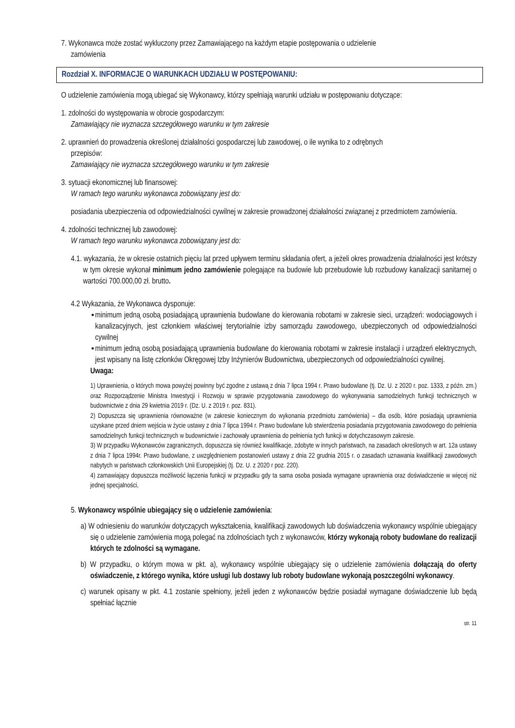7. Wykonawca może zostać wykluczony przez Zamawiającego na każdym etapie postępowania o udzielenie
zamówienia
Rozdział X. INFORMACJE O WARUNKACH UDZIAŁU W POSTĘPOWANIU:
O udzielenie zamówienia mogą ubiegać się Wykonawcy, którzy spełniają warunki udziału w postępowaniu dotyczące:
1. zdolności do występowania w obrocie gospodarczym:
Zamawiający nie wyznacza szczegółowego warunku w tym zakresie
2. uprawnień do prowadzenia określonej działalności gospodarczej lub zawodowej, o ile wynika to z odrębnych
przepisów:
Zamawiający nie wyznacza szczegółowego warunku w tym zakresie
3. sytuacji ekonomicznej lub finansowej:
W ramach tego warunku wykonawca zobowiązany jest do:
posiadania ubezpieczenia od odpowiedzialności cywilnej w zakresie prowadzonej działalności związanej z przedmiotem zamówienia.
4. zdolności technicznej lub zawodowej:
W ramach tego warunku wykonawca zobowiązany jest do:
4.1. wykazania, że w okresie ostatnich pięciu lat przed upływem terminu składania ofert, a jeżeli okres prowadzenia działalności jest krótszy w tym okresie wykonał minimum jedno zamówienie polegające na budowie lub przebudowie lub rozbudowy kanalizacji sanitarnej o wartości 700.000,00 zł. brutto.
4.2 Wykazania, że Wykonawca dysponuje:
▪ minimum jedną osobą posiadającą uprawnienia budowlane do kierowania robotami w zakresie sieci, urządzeń: wodociągowych i kanalizacyjnych, jest członkiem właściwej terytorialnie izby samorządu zawodowego, ubezpieczonych od odpowiedzialności cywilnej
▪ minimum jedną osobą posiadającą uprawnienia budowlane do kierowania robotami w zakresie instalacji i urządzeń elektrycznych, jest wpisany na listę członków Okręgowej Izby Inżynierów Budownictwa, ubezpieczonych od odpowiedzialności cywilnej.
Uwaga:
1) Uprawnienia, o których mowa powyżej powinny być zgodne z ustawą z dnia 7 lipca 1994 r. Prawo budowlane (tj. Dz. U. z 2020 r. poz. 1333, z późn. zm.) oraz Rozporządzenie Ministra Inwestycji i Rozwoju w sprawie przygotowania zawodowego do wykonywania samodzielnych funkcji technicznych w budownictwie z dnia 29 kwietnia 2019 r. (Dz. U. z 2019 r. poz. 831).
2) Dopuszcza się uprawnienia równoważne (w zakresie koniecznym do wykonania przedmiotu zamówienia) – dla osób, które posiadają uprawnienia uzyskane przed dniem wejścia w życie ustawy z dnia 7 lipca 1994 r. Prawo budowlane lub stwierdzenia posiadania przygotowania zawodowego do pełnienia samodzielnych funkcji technicznych w budownictwie i zachowały uprawnienia do pełnienia tych funkcji w dotychczasowym zakresie.
3) W przypadku Wykonawców zagranicznych, dopuszcza się również kwalifikacje, zdobyte w innych państwach, na zasadach określonych w art. 12a ustawy z dnia 7 lipca 1994r. Prawo budowlane, z uwzględnieniem postanowień ustawy z dnia 22 grudnia 2015 r. o zasadach uznawania kwalifikacji zawodowych nabytych w państwach członkowskich Unii Europejskiej (tj. Dz. U. z 2020 r poz. 220).
4) zamawiający dopuszcza możliwość łączenia funkcji w przypadku gdy ta sama osoba posiada wymagane uprawnienia oraz doświadczenie w więcej niż jednej specjalności,
5. Wykonawcy wspólnie ubiegający się o udzielenie zamówienia:
a) W odniesieniu do warunków dotyczących wykształcenia, kwalifikacji zawodowych lub doświadczenia wykonawcy wspólnie ubiegający się o udzielenie zamówienia mogą polegać na zdolnościach tych z wykonawców, którzy wykonają roboty budowlane do realizacji których te zdolności są wymagane.
b) W przypadku, o którym mowa w pkt. a), wykonawcy wspólnie ubiegający się o udzielenie zamówienia dołączają do oferty oświadczenie, z którego wynika, które usługi lub dostawy lub roboty budowlane wykonają poszczególni wykonawcy.
c) warunek opisany w pkt. 4.1 zostanie spełniony, jeżeli jeden z wykonawców będzie posiadał wymagane doświadczenie lub będą spełniać łącznie
str. 11